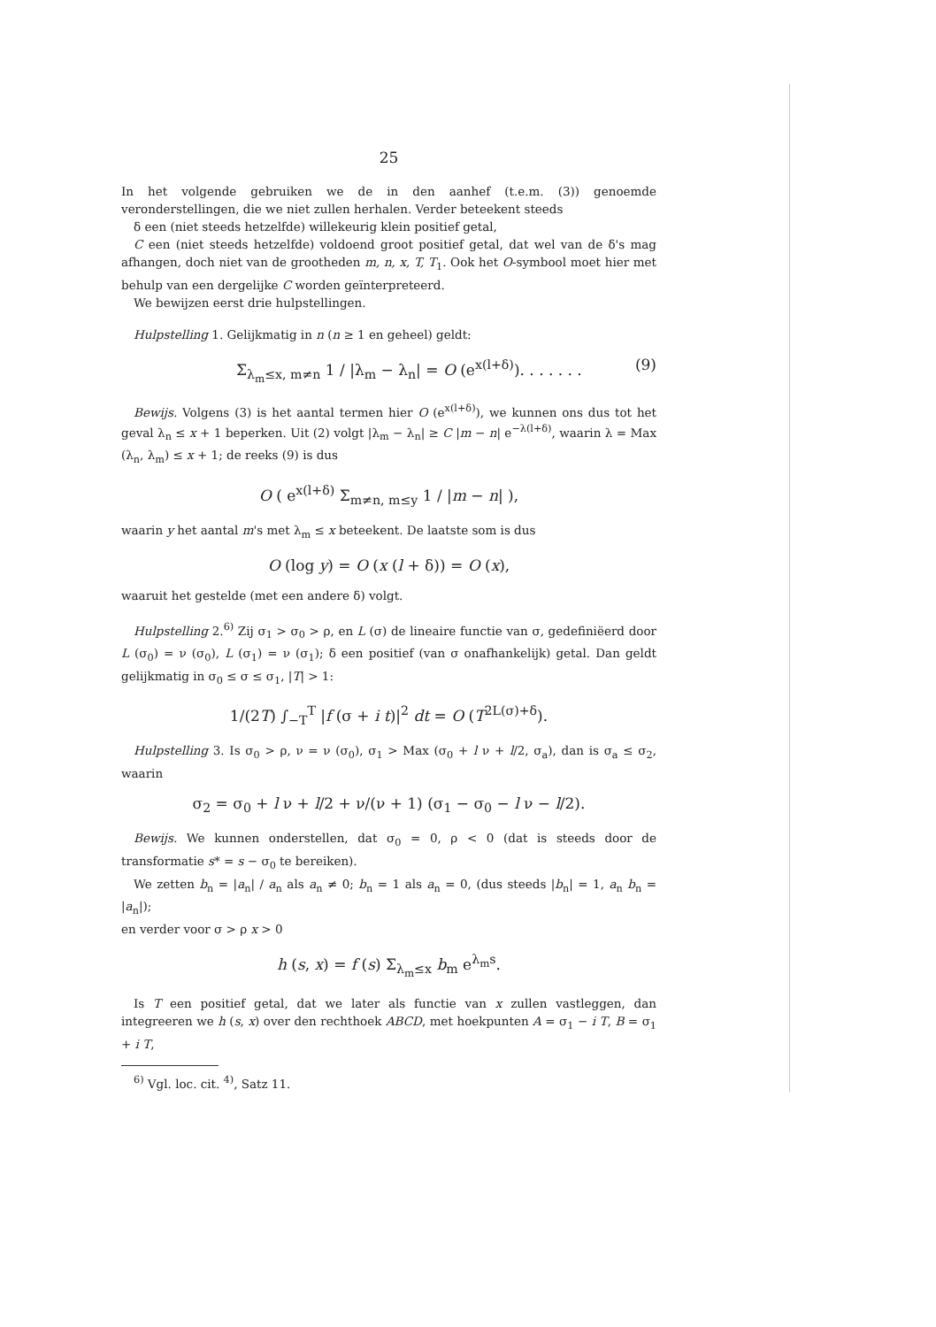25
In het volgende gebruiken we de in den aanhef (t.e.m. (3)) genoemde veronderstellingen, die we niet zullen herhalen. Verder beteekent steeds
δ een (niet steeds hetzelfde) willekeurig klein positief getal,
C een (niet steeds hetzelfde) voldoend groot positief getal, dat wel van de δ's mag afhangen, doch niet van de grootheden m, n, x, T, T<sub>1</sub>. Ook het O-symbool moet hier met behulp van een dergelijke C worden geïnterpreteerd.
We bewijzen eerst drie hulpstellingen.
Hulpstelling 1. Gelijkmatig in n (n ≥ 1 en geheel) geldt:
Σ<sub>λ<sub>m</sub>≤x, m≠n</sub> 1 / |λ<sub>m</sub> − λ<sub>n</sub>| = O (e<sup>x(l+δ)</sup>). . . . . . . (9)
Bewijs. Volgens (3) is het aantal termen hier O (e<sup>x(l+δ)</sup>), we kunnen ons dus tot het geval λ<sub>n</sub> ≤ x + 1 beperken. Uit (2) volgt |λ<sub>m</sub> − λ<sub>n</sub>| ≥ C |m − n| e<sup>−λ(l+δ)</sup>, waarin λ = Max (λ<sub>n</sub>, λ<sub>m</sub>) ≤ x + 1; de reeks (9) is dus
O ( e<sup>x(l+δ)</sup> Σ<sub>m≠n, m≤y</sub> 1 / |m − n| ),
waarin y het aantal m's met λ<sub>m</sub> ≤ x beteekent. De laatste som is dus
O (log y) = O (x (l + δ)) = O (x),
waaruit het gestelde (met een andere δ) volgt.
Hulpstelling 2.<sup>6)</sup> Zij σ<sub>1</sub> > σ<sub>0</sub> > ρ, en L (σ) de lineaire functie van σ, gedefiniëerd door L (σ<sub>0</sub>) = ν (σ<sub>0</sub>), L (σ<sub>1</sub>) = ν (σ<sub>1</sub>); δ een positief (van σ onafhankelijk) getal. Dan geldt gelijkmatig in σ<sub>0</sub> ≤ σ ≤ σ<sub>1</sub>, |T| > 1:
1/(2T) ∫<sub>−T</sub><sup>T</sup> |f (σ + i t)|<sup>2</sup> dt = O (T<sup>2L(σ)+δ</sup>).
Hulpstelling 3. Is σ<sub>0</sub> > ρ, ν = ν (σ<sub>0</sub>), σ<sub>1</sub> > Max (σ<sub>0</sub> + l ν + l/2, σ<sub>a</sub>), dan is σ<sub>a</sub> ≤ σ<sub>2</sub>, waarin
σ<sub>2</sub> = σ<sub>0</sub> + l ν + l/2 + ν/(ν + 1) (σ<sub>1</sub> − σ<sub>0</sub> − l ν − l/2).
Bewijs. We kunnen onderstellen, dat σ<sub>0</sub> = 0, ρ < 0 (dat is steeds door de transformatie s* = s − σ<sub>0</sub> te bereiken).
We zetten b<sub>n</sub> = |a<sub>n</sub>| / a<sub>n</sub> als a<sub>n</sub> ≠ 0; b<sub>n</sub> = 1 als a<sub>n</sub> = 0, (dus steeds |b<sub>n</sub>| = 1, a<sub>n</sub> b<sub>n</sub> = |a<sub>n</sub>|);
en verder voor σ > ρ x > 0
h (s, x) = f (s) Σ<sub>λ<sub>m</sub>≤x</sub> b<sub>m</sub> e<sup>λ<sub>m</sub>s</sup>.
Is T een positief getal, dat we later als functie van x zullen vastleggen, dan integreeren we h (s, x) over den rechthoek ABCD, met hoekpunten A = σ<sub>1</sub> − i T, B = σ<sub>1</sub> + i T,
<sup>6)</sup> Vgl. loc. cit. <sup>4)</sup>, Satz 11.